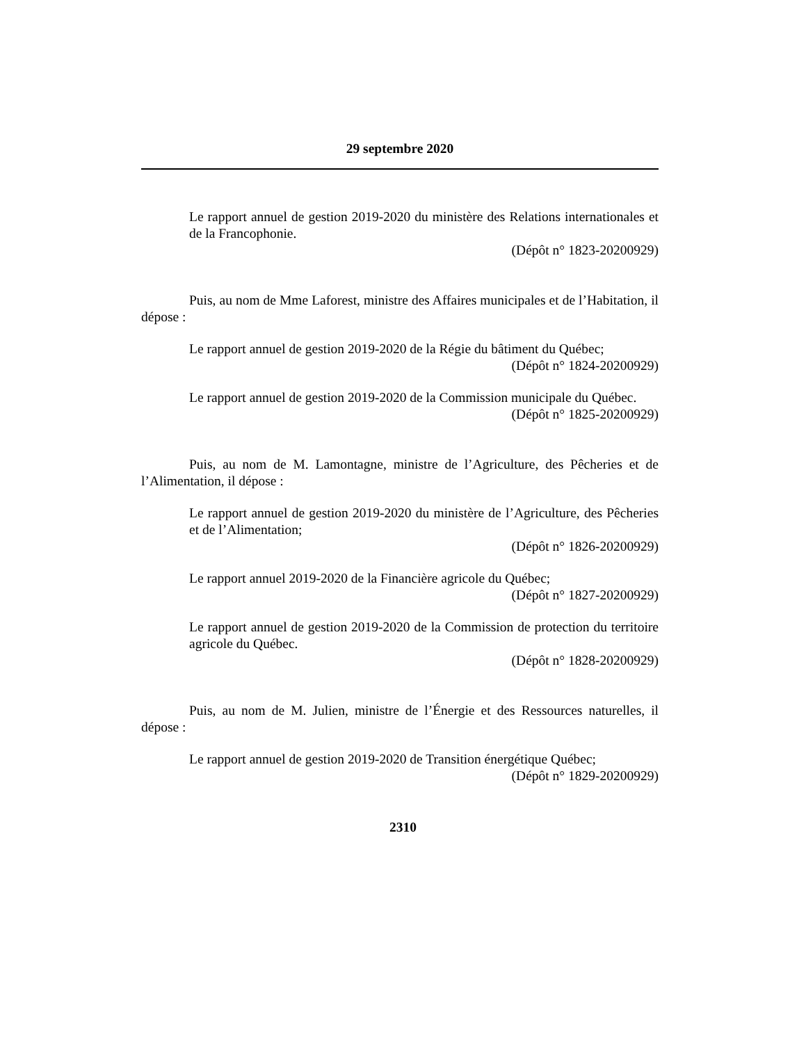29 septembre 2020
Le rapport annuel de gestion 2019-2020 du ministère des Relations internationales et de la Francophonie.
(Dépôt n° 1823-20200929)
Puis, au nom de Mme Laforest, ministre des Affaires municipales et de l’Habitation, il dépose :
Le rapport annuel de gestion 2019-2020 de la Régie du bâtiment du Québec;
(Dépôt n° 1824-20200929)
Le rapport annuel de gestion 2019-2020 de la Commission municipale du Québec.
(Dépôt n° 1825-20200929)
Puis, au nom de M. Lamontagne, ministre de l’Agriculture, des Pêcheries et de l’Alimentation, il dépose :
Le rapport annuel de gestion 2019-2020 du ministère de l’Agriculture, des Pêcheries et de l’Alimentation;
(Dépôt n° 1826-20200929)
Le rapport annuel 2019-2020 de la Financière agricole du Québec;
(Dépôt n° 1827-20200929)
Le rapport annuel de gestion 2019-2020 de la Commission de protection du territoire agricole du Québec.
(Dépôt n° 1828-20200929)
Puis, au nom de M. Julien, ministre de l’Énergie et des Ressources naturelles, il dépose :
Le rapport annuel de gestion 2019-2020 de Transition énergétique Québec;
(Dépôt n° 1829-20200929)
2310